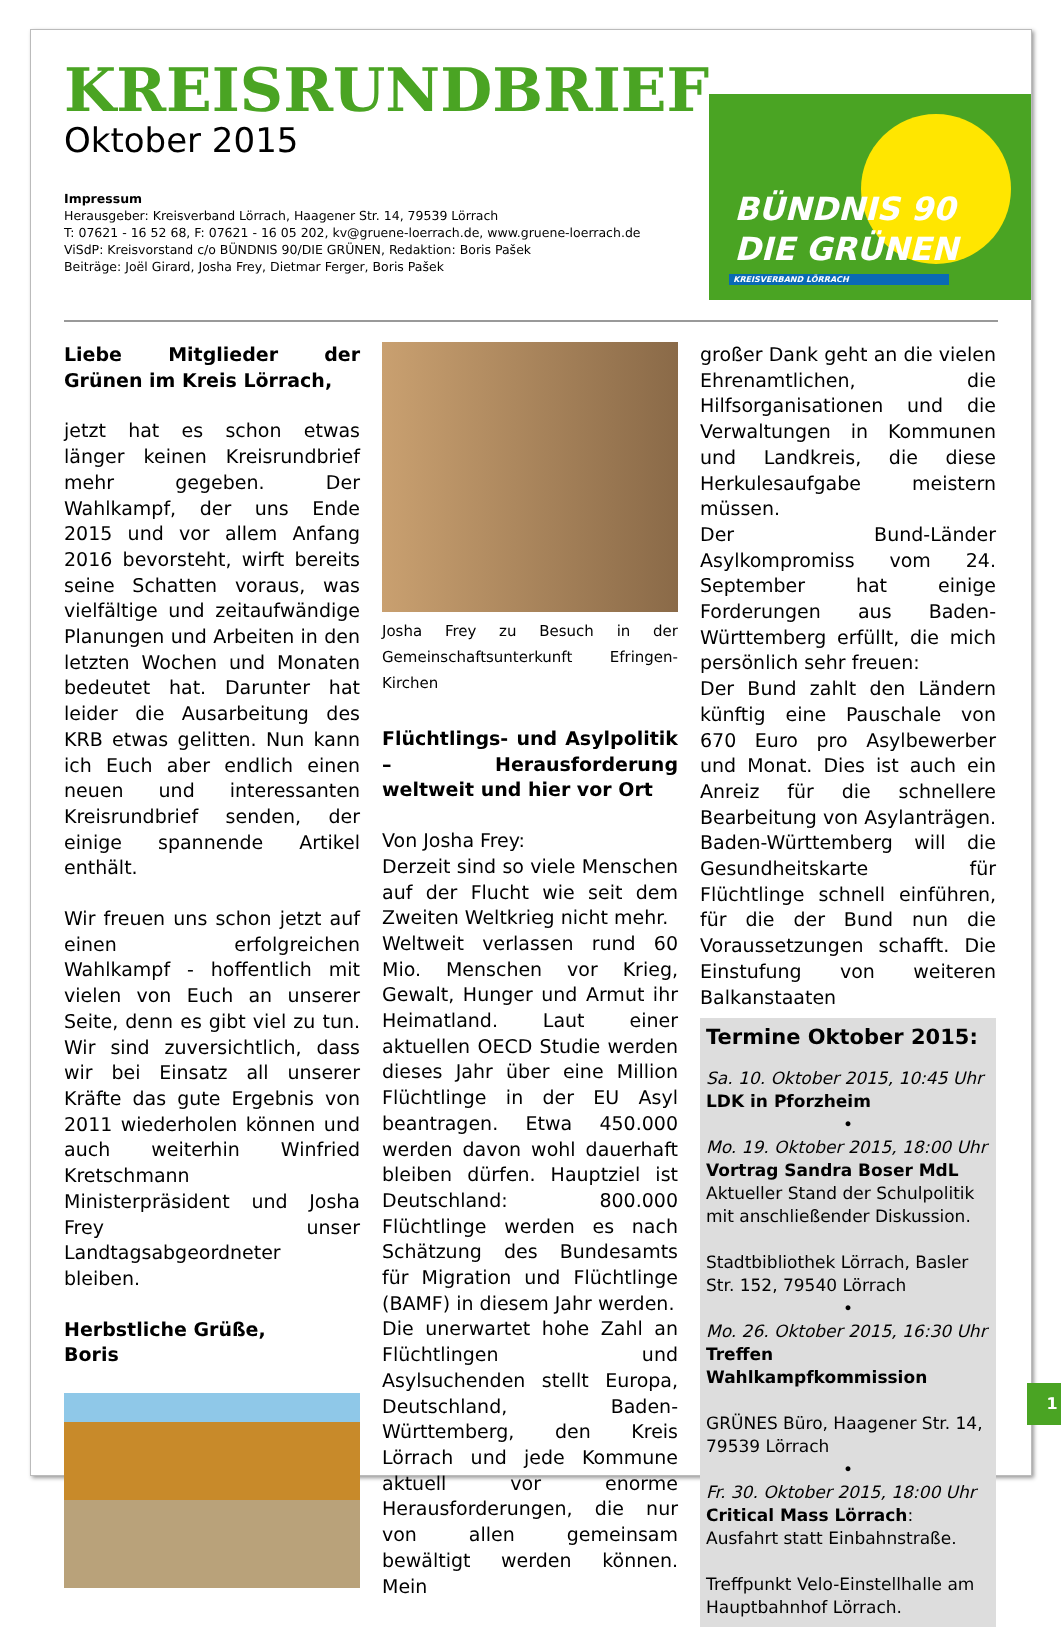KREISRUNDBRIEF
Oktober 2015
Impressum
Herausgeber: Kreisverband Lörrach, Haagener Str. 14, 79539 Lörrach
T: 07621 - 16 52 68, F: 07621 - 16 05 202, kv@gruene-loerrach.de, www.gruene-loerrach.de
ViSdP: Kreisvorstand c/o BÜNDNIS 90/DIE GRÜNEN, Redaktion: Boris Pašek
Beiträge: Joël Girard, Josha Frey, Dietmar Ferger, Boris Pašek
BÜNDNIS 90
DIE GRÜNEN
KREISVERBAND LÖRRACH
Liebe Mitglieder der Grünen im Kreis Lörrach,
jetzt hat es schon etwas länger keinen Kreisrundbrief mehr gegeben. Der Wahlkampf, der uns Ende 2015 und vor allem Anfang 2016 bevorsteht, wirft bereits seine Schatten voraus, was vielfältige und zeitaufwändige Planungen und Arbeiten in den letzten Wochen und Monaten bedeutet hat. Darunter hat leider die Ausarbeitung des KRB etwas gelitten. Nun kann ich Euch aber endlich einen neuen und interessanten Kreisrundbrief senden, der einige spannende Artikel enthält.
Wir freuen uns schon jetzt auf einen erfolgreichen Wahlkampf - hoffentlich mit vielen von Euch an unserer Seite, denn es gibt viel zu tun. Wir sind zuversichtlich, dass wir bei Einsatz all unserer Kräfte das gute Ergebnis von 2011 wiederholen können und auch weiterhin Winfried Kretschmann Ministerpräsident und Josha Frey unser Landtagsabgeordneter bleiben.
Herbstliche Grüße,
Boris
Josha Frey zu Besuch in der Gemeinschaftsunterkunft Efringen-Kirchen
Flüchtlings- und Asylpolitik – Herausforderung weltweit und hier vor Ort
Von Josha Frey:
Derzeit sind so viele Menschen auf der Flucht wie seit dem Zweiten Weltkrieg nicht mehr.
Weltweit verlassen rund 60 Mio. Menschen vor Krieg, Gewalt, Hunger und Armut ihr Heimatland. Laut einer aktuellen OECD Studie werden dieses Jahr über eine Million Flüchtlinge in der EU Asyl beantragen. Etwa 450.000 werden davon wohl dauerhaft bleiben dürfen. Hauptziel ist Deutschland: 800.000 Flüchtlinge werden es nach Schätzung des Bundesamts für Migration und Flüchtlinge (BAMF) in diesem Jahr werden.
Die unerwartet hohe Zahl an Flüchtlingen und Asylsuchenden stellt Europa, Deutschland, Baden-Württemberg, den Kreis Lörrach und jede Kommune aktuell vor enorme Herausforderungen, die nur von allen gemeinsam bewältigt werden können. Mein
großer Dank geht an die vielen Ehrenamtlichen, die Hilfsorganisationen und die Verwaltungen in Kommunen und Landkreis, die diese Herkulesaufgabe meistern müssen.
Der Bund-Länder Asylkompromiss vom 24. September hat einige Forderungen aus Baden-Württemberg erfüllt, die mich persönlich sehr freuen:
Der Bund zahlt den Ländern künftig eine Pauschale von 670 Euro pro Asylbewerber und Monat. Dies ist auch ein Anreiz für die schnellere Bearbeitung von Asylanträgen. Baden-Württemberg will die Gesundheitskarte für Flüchtlinge schnell einführen, für die der Bund nun die Voraussetzungen schafft. Die Einstufung von weiteren Balkanstaaten
Termine Oktober 2015:
Sa. 10. Oktober 2015, 10:45 Uhr
LDK in Pforzheim
•
Mo. 19. Oktober 2015, 18:00 Uhr
Vortrag Sandra Boser MdL
Aktueller Stand der Schulpolitik mit anschließender Diskussion.
Stadtbibliothek Lörrach, Basler Str. 152, 79540 Lörrach
•
Mo. 26. Oktober 2015, 16:30 Uhr
Treffen Wahlkampfkommission
GRÜNES Büro, Haagener Str. 14, 79539 Lörrach
•
Fr. 30. Oktober 2015, 18:00 Uhr
Critical Mass Lörrach:
Ausfahrt statt Einbahnstraße.
Treffpunkt Velo-Einstellhalle am Hauptbahnhof Lörrach.
1